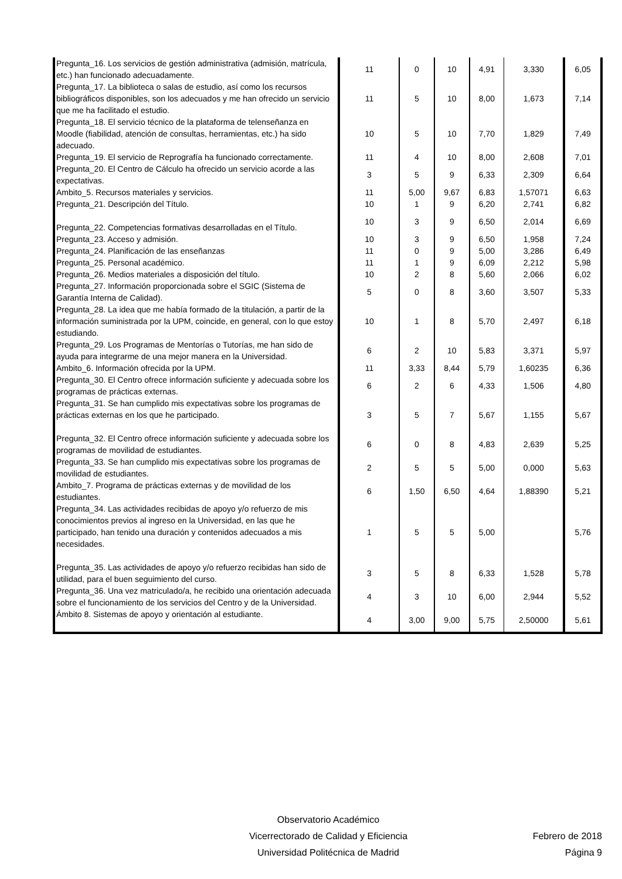| Pregunta_16. Los servicios de gestión administrativa (admisión, matrícula, etc.) han funcionado adecuadamente. | 11 | 0 | 10 | 4,91 | 3,330 | 6,05 |
| Pregunta_17. La biblioteca o salas de estudio, así como los recursos bibliográficos disponibles, son los adecuados y me han ofrecido un servicio que me ha facilitado el estudio. | 11 | 5 | 10 | 8,00 | 1,673 | 7,14 |
| Pregunta_18. El servicio técnico de la plataforma de telenseñanza en Moodle (fiabilidad, atención de consultas, herramientas, etc.) ha sido adecuado. | 10 | 5 | 10 | 7,70 | 1,829 | 7,49 |
| Pregunta_19. El servicio de Reprografía ha funcionado correctamente. | 11 | 4 | 10 | 8,00 | 2,608 | 7,01 |
| Pregunta_20. El Centro de Cálculo ha ofrecido un servicio acorde a las expectativas. | 3 | 5 | 9 | 6,33 | 2,309 | 6,64 |
| Ambito_5. Recursos materiales y servicios. | 11 | 5,00 | 9,67 | 6,83 | 1,57071 | 6,63 |
| Pregunta_21. Descripción del Título. | 10 | 1 | 9 | 6,20 | 2,741 | 6,82 |
| Pregunta_22. Competencias formativas desarrolladas en el Título. | 10 | 3 | 9 | 6,50 | 2,014 | 6,69 |
| Pregunta_23. Acceso y admisión. | 10 | 3 | 9 | 6,50 | 1,958 | 7,24 |
| Pregunta_24. Planificación de las enseñanzas | 11 | 0 | 9 | 5,00 | 3,286 | 6,49 |
| Pregunta_25. Personal académico. | 11 | 1 | 9 | 6,09 | 2,212 | 5,98 |
| Pregunta_26. Medios materiales a disposición del título. | 10 | 2 | 8 | 5,60 | 2,066 | 6,02 |
| Pregunta_27. Información proporcionada sobre el SGIC (Sistema de Garantía Interna de Calidad). | 5 | 0 | 8 | 3,60 | 3,507 | 5,33 |
| Pregunta_28. La idea que me había formado de la titulación, a partir de la información suministrada por la UPM, coincide, en general, con lo que estoy estudiando. | 10 | 1 | 8 | 5,70 | 2,497 | 6,18 |
| Pregunta_29. Los Programas de Mentorías o Tutorías, me han sido de ayuda para integrarme de una mejor manera en la Universidad. | 6 | 2 | 10 | 5,83 | 3,371 | 5,97 |
| Ambito_6. Información ofrecida por la UPM. | 11 | 3,33 | 8,44 | 5,79 | 1,60235 | 6,36 |
| Pregunta_30. El Centro ofrece información suficiente y adecuada sobre los programas de prácticas externas. | 6 | 2 | 6 | 4,33 | 1,506 | 4,80 |
| Pregunta_31. Se han cumplido mis expectativas sobre los programas de prácticas externas en los que he participado. | 3 | 5 | 7 | 5,67 | 1,155 | 5,67 |
| Pregunta_32. El Centro ofrece información suficiente y adecuada sobre los programas de movilidad de estudiantes. | 6 | 0 | 8 | 4,83 | 2,639 | 5,25 |
| Pregunta_33. Se han cumplido mis expectativas sobre los programas de movilidad de estudiantes. | 2 | 5 | 5 | 5,00 | 0,000 | 5,63 |
| Ambito_7. Programa de prácticas externas y de movilidad de los estudiantes. | 6 | 1,50 | 6,50 | 4,64 | 1,88390 | 5,21 |
| Pregunta_34. Las actividades recibidas de apoyo y/o refuerzo de mis conocimientos previos al ingreso en la Universidad, en las que he participado, han tenido una duración y contenidos adecuados a mis necesidades. | 1 | 5 | 5 | 5,00 | | 5,76 |
| Pregunta_35. Las actividades de apoyo y/o refuerzo recibidas han sido de utilidad, para el buen seguimiento del curso. | 3 | 5 | 8 | 6,33 | 1,528 | 5,78 |
| Pregunta_36. Una vez matriculado/a, he recibido una orientación adecuada sobre el funcionamiento de los servicios del Centro y de la Universidad. | 4 | 3 | 10 | 6,00 | 2,944 | 5,52 |
| Ámbito 8. Sistemas de apoyo y orientación al estudiante. | 4 | 3,00 | 9,00 | 5,75 | 2,50000 | 5,61 |
Observatorio Académico
Vicerrectorado de Calidad y Eficiencia
Universidad Politécnica de Madrid
Febrero de 2018
Página 9